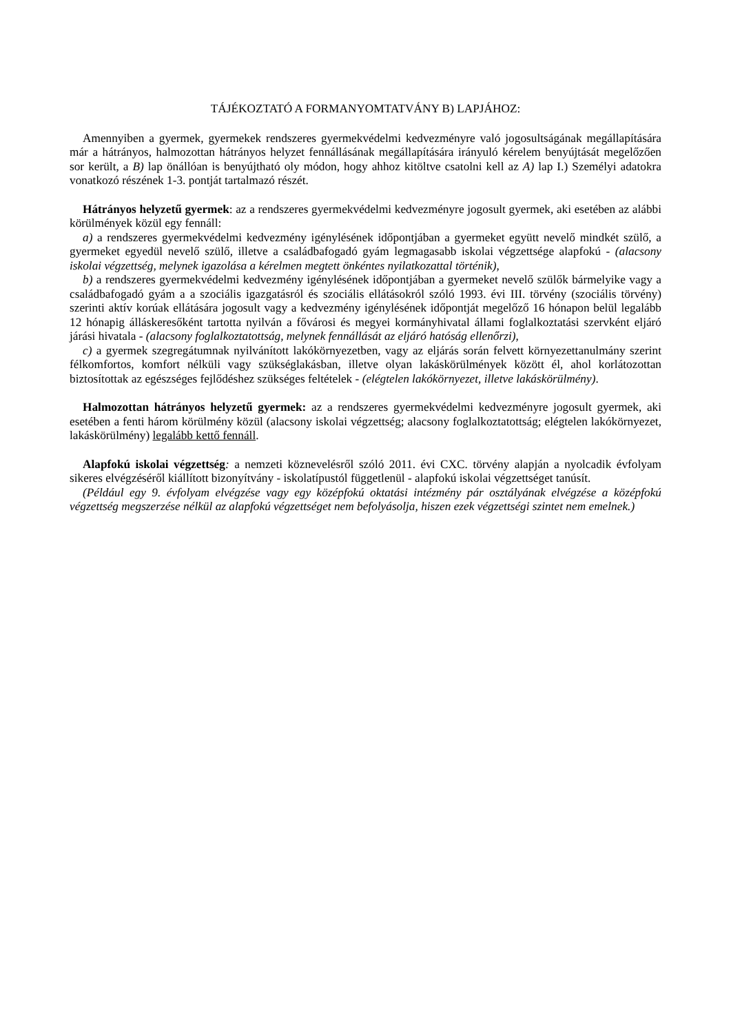TÁJÉKOZTATÓ A FORMANYOMTATVÁNY B) LAPJÁHOZ:
Amennyiben a gyermek, gyermekek rendszeres gyermekvédelmi kedvezményre való jogosultságának megállapítására már a hátrányos, halmozottan hátrányos helyzet fennállásának megállapítására irányuló kérelem benyújtását megelőzően sor került, a B) lap önállóan is benyújtható oly módon, hogy ahhoz kitöltve csatolni kell az A) lap I.) Személyi adatokra vonatkozó részének 1-3. pontját tartalmazó részét.
Hátrányos helyzetű gyermek: az a rendszeres gyermekvédelmi kedvezményre jogosult gyermek, aki esetében az alábbi körülmények közül egy fennáll:
a) a rendszeres gyermekvédelmi kedvezmény igénylésének időpontjában a gyermeket együtt nevelő mindkét szülő, a gyermeket egyedül nevelő szülő, illetve a családbafogadó gyám legmagasabb iskolai végzettsége alapfokú - (alacsony iskolai végzettség, melynek igazolása a kérelmen megtett önkéntes nyilatkozattal történik),
b) a rendszeres gyermekvédelmi kedvezmény igénylésének időpontjában a gyermeket nevelő szülők bármelyike vagy a családbafogadó gyám a a szociális igazgatásról és szociális ellátásokról szóló 1993. évi III. törvény (szociális törvény) szerinti aktív korúak ellátására jogosult vagy a kedvezmény igénylésének időpontját megelőző 16 hónapon belül legalább 12 hónapig álláskeresőként tartotta nyilván a fővárosi és megyei kormányhivatal állami foglalkoztatási szervként eljáró járási hivatala - (alacsony foglalkoztatottság, melynek fennállását az eljáró hatóság ellenőrzi),
c) a gyermek szegregátumnak nyilvánított lakókörnyezetben, vagy az eljárás során felvett környezettanulmány szerint félkomfortos, komfort nélküli vagy szükséglakásban, illetve olyan lakáskörülmények között él, ahol korlátozottan biztosítottak az egészséges fejlődéshez szükséges feltételek - (elégtelen lakókörnyezet, illetve lakáskörülmény).
Halmozottan hátrányos helyzetű gyermek: az a rendszeres gyermekvédelmi kedvezményre jogosult gyermek, aki esetében a fenti három körülmény közül (alacsony iskolai végzettség; alacsony foglalkoztatottság; elégtelen lakókörnyezet, lakáskörülmény) legalább kettő fennáll.
Alapfokú iskolai végzettség: a nemzeti köznevelésről szóló 2011. évi CXC. törvény alapján a nyolcadik évfolyam sikeres elvégzéséről kiállított bizonyítvány - iskolatípustól függetlenül - alapfokú iskolai végzettséget tanúsít.
(Például egy 9. évfolyam elvégzése vagy egy középfokú oktatási intézmény pár osztályának elvégzése a középfokú végzettség megszerzése nélkül az alapfokú végzettséget nem befolyásolja, hiszen ezek végzettségi szintet nem emelnek.)